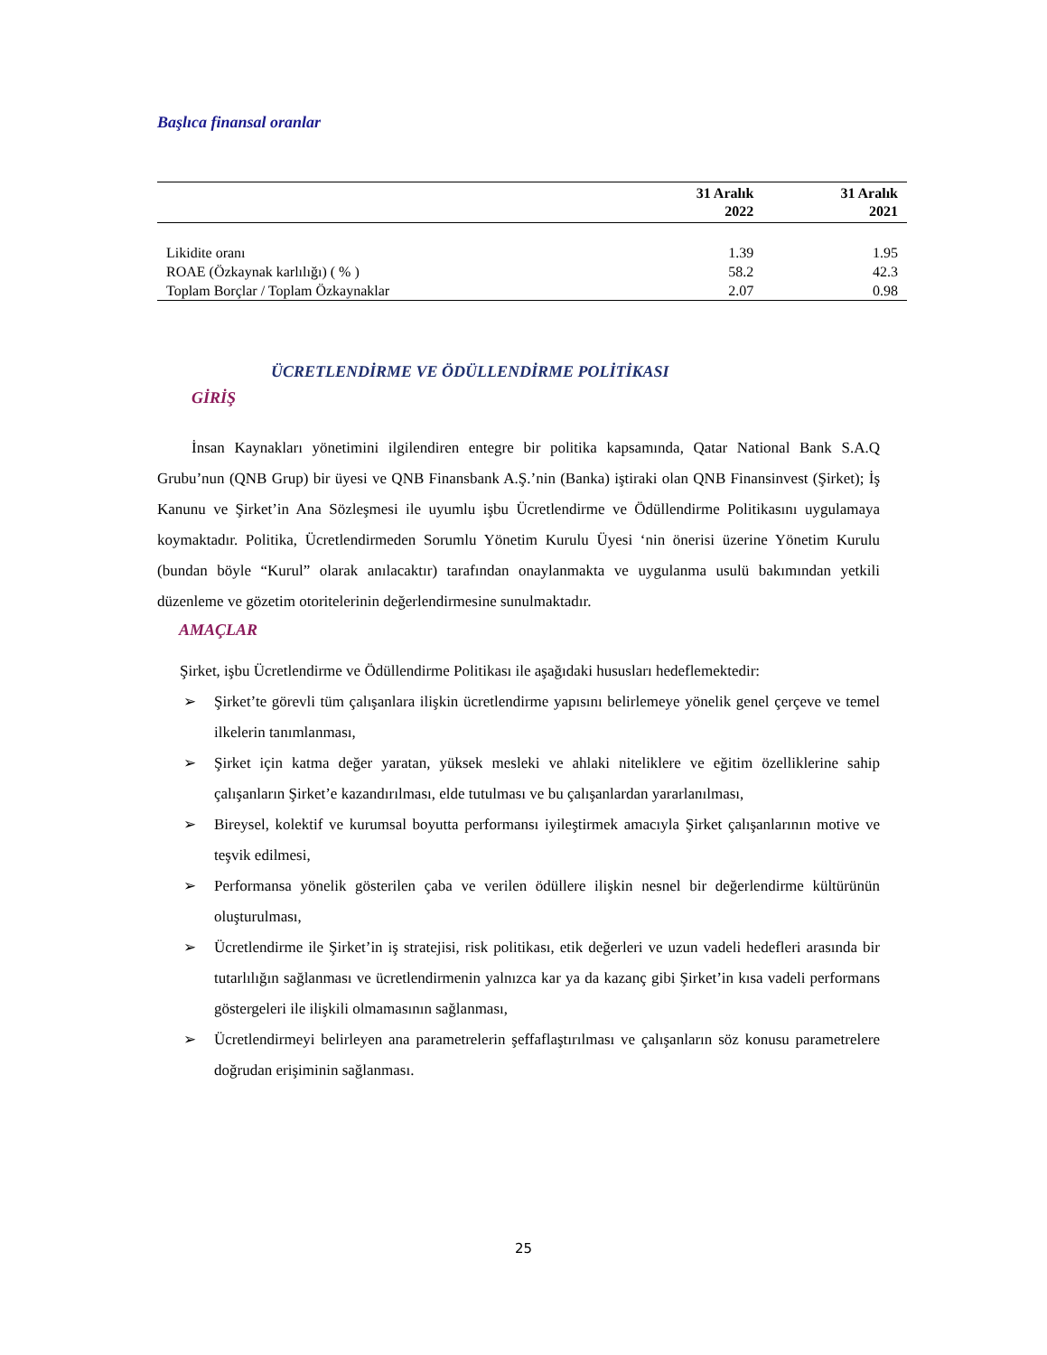Başlıca finansal oranlar
| | 31 Aralık 2022 | 31 Aralık 2021 |
| --- | --- | --- |
| Likidite oranı | 1.39 | 1.95 |
| ROAE (Özkaynak karlılığı) ( % ) | 58.2 | 42.3 |
| Toplam Borçlar / Toplam Özkaynaklar | 2.07 | 0.98 |
ÜCRETLENDİRME VE ÖDÜLLENDİRME POLİTİKASI
GİRİŞ
İnsan Kaynakları yönetimini ilgilendiren entegre bir politika kapsamında, Qatar National Bank S.A.Q Grubu’nun (QNB Grup) bir üyesi ve QNB Finansbank A.Ş.’nin (Banka) iştiraki olan QNB Finansinvest (Şirket); İş Kanunu ve Şirket’in Ana Sözleşmesi ile uyumlu işbu Ücretlendirme ve Ödüllendirme Politikasını uygulamaya koymaktadır. Politika, Ücretlendirmeden Sorumlu Yönetim Kurulu Üyesi ‘nin önerisi üzerine Yönetim Kurulu (bundan böyle “Kurul” olarak anılacaktır) tarafından onaylanmakta ve uygulanma usulü bakımından yetkili düzenleme ve gözetim otoritelerinin değerlendirmesine sunulmaktadır.
AMAÇLAR
Şirket, işbu Ücretlendirme ve Ödüllendirme Politikası ile aşağıdaki hususları hedeflemektedir:
➢ Şirket’te görevli tüm çalışanlara ilişkin ücretlendirme yapısını belirlemeye yönelik genel çerçeve ve temel ilkelerin tanımlanması,
➢ Şirket için katma değer yaratan, yüksek mesleki ve ahlaki niteliklere ve eğitim özelliklerine sahip çalışanların Şirket’e kazandırılması, elde tutulması ve bu çalışanlardan yararlanılması,
➢ Bireysel, kolektif ve kurumsal boyutta performansı iyileştirmek amacıyla Şirket çalışanlarının motive ve teşvik edilmesi,
➢ Performansa yönelik gösterilen çaba ve verilen ödüllere ilişkin nesnel bir değerlendirme kültürünün oluşturulması,
➢ Ücretlendirme ile Şirket’in iş stratejisi, risk politikası, etik değerleri ve uzun vadeli hedefleri arasında bir tutarlılığın sağlanması ve ücretlendirmenin yalnızca kar ya da kazanç gibi Şirket’in kısa vadeli performans göstergeleri ile ilişkili olmamasının sağlanması,
➢ Ücretlendirmeyi belirleyen ana parametrelerin şeffaflaştırılması ve çalışanların söz konusu parametrelere doğrudan erişiminin sağlanması.
25